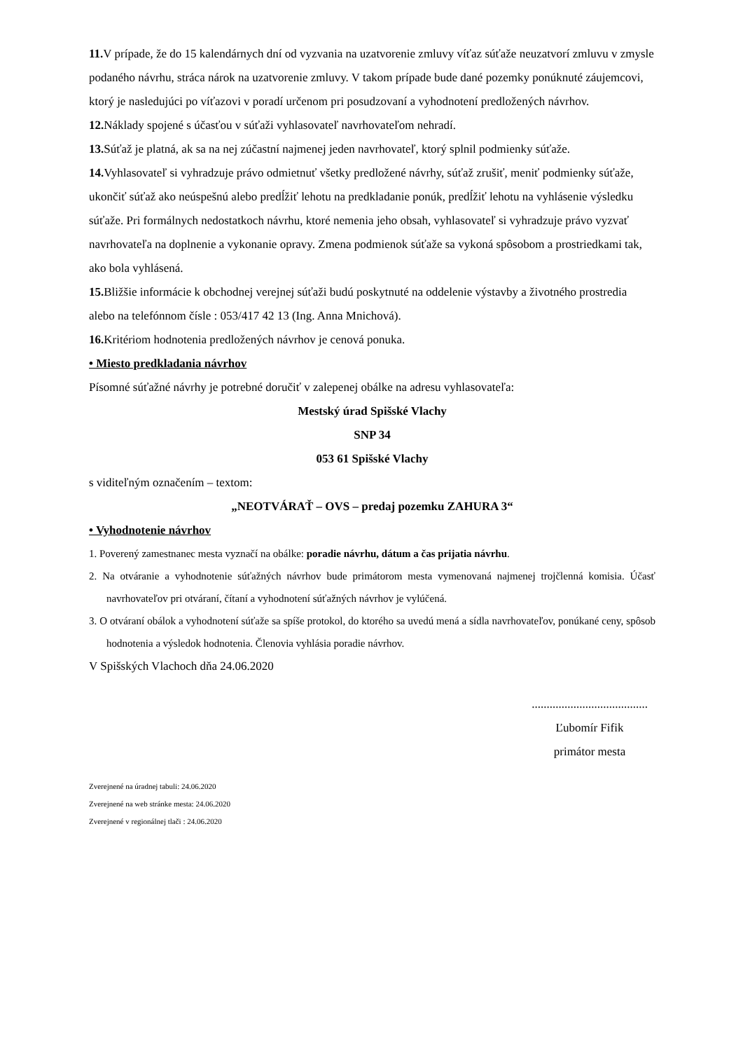11. V prípade, že do 15 kalendárnych dní od vyzvania na uzatvorenie zmluvy víťaz súťaže neuzatvorí zmluvu v zmysle podaného návrhu, stráca nárok na uzatvorenie zmluvy. V takom prípade bude dané pozemky ponúknuté záujemcovi, ktorý je nasledujúci po víťazovi v poradí určenom pri posudzovaní a vyhodnotení predložených návrhov.
12. Náklady spojené s účasťou v súťaži vyhlasovateľ navrhovateľom nehradí.
13. Súťaž je platná, ak sa na nej zúčastní najmenej jeden navrhovateľ, ktorý splnil podmienky súťaže.
14. Vyhlasovateľ si vyhradzuje právo odmietnuť všetky predložené návrhy, súťaž zrušiť, meniť podmienky súťaže, ukončiť súťaž ako neúspešnú alebo predĺžiť lehotu na predkladanie ponúk, predĺžiť lehotu na vyhlásenie výsledku súťaže. Pri formálnych nedostatkoch návrhu, ktoré nemenia jeho obsah, vyhlasovateľ si vyhradzuje právo vyzvať navrhovateľa na doplnenie a vykonanie opravy. Zmena podmienok súťaže sa vykoná spôsobom a prostriedkami tak, ako bola vyhlásená.
15. Bližšie informácie k obchodnej verejnej súťaži budú poskytnuté na oddelenie výstavby a životného prostredia alebo na telefónnom čísle : 053/417 42 13 (Ing. Anna Mnichová).
16. Kritériom hodnotenia predložených návrhov je cenová ponuka.
• Miesto predkladania návrhov
Písomné súťažné návrhy je potrebné doručiť v zalepenej obálke na adresu vyhlasovateľa:
Mestský úrad Spišské Vlachy
SNP 34
053 61 Spišské Vlachy
s viditeľným označením – textom:
„NEOTVÁRAŤ – OVS – predaj pozemku ZAHURA 3“
• Vyhodnotenie návrhov
1. Poverený zamestnanec mesta vyznačí na obálke: poradie návrhu, dátum a čas prijatia návrhu.
2. Na otváranie a vyhodnotenie súťažných návrhov bude primátorom mesta vymenovaná najmenej trojčlenná komisia. Účasť navrhovateľov pri otváraní, čítaní a vyhodnotení súťažných návrhov je vylúčená.
3. O otváraní obálok a vyhodnotení súťaže sa spíše protokol, do ktorého sa uvedú mená a sídla navrhovateľov, ponúkané ceny, spôsob hodnotenia a výsledok hodnotenia. Členovia vyhlásia poradie návrhov.
V Spišských Vlachoch dňa 24.06.2020
.......................................
Ľubomír Fifik
primátor mesta
Zverejnené na úradnej tabuli: 24.06.2020
Zverejnené na web stránke mesta: 24.06.2020
Zverejnené v regionálnej tlači : 24.06.2020